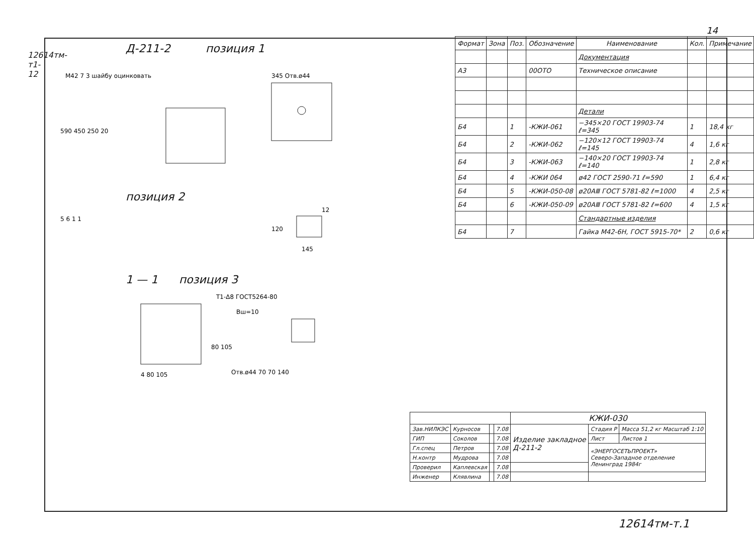12614тм-т1-12
14
Д-211-2 позиция 1
M42 7 3 шайбу оцинковать
345 Отв.ø44
590 450 250 20
позиция 2
120
145
12
5 6 1 1
1 — 1 позиция 3
Т1-Δ8 ГОСТ5264-80
Вш=10
80 105
Отв.ø44 70 70 140
4 80 105
| Формат | Зона | Поз. | Обозначение | Наименование | Кол. | Примечание |
| --- | --- | --- | --- | --- | --- | --- |
| | | | | Документация | | |
| А3 | | | 00ОТО | Техническое описание | | |
| | | | | Детали | | |
| Б4 | | 1 | -КЖИ-061 | −345×20 ГОСТ 19903-74 ℓ=345 | 1 | 18,4 кг |
| Б4 | | 2 | -КЖИ-062 | −120×12 ГОСТ 19903-74 ℓ=145 | 4 | 1,6 кг |
| Б4 | | 3 | -КЖИ-063 | −140×20 ГОСТ 19903-74 ℓ=140 | 1 | 2,8 кг |
| Б4 | | 4 | -КЖИ 064 | ø42 ГОСТ 2590-71 ℓ=590 | 1 | 6,4 кг |
| Б4 | | 5 | -КЖИ-050-08 | ø20АⅢ ГОСТ 5781-82 ℓ=1000 | 4 | 2,5 кг |
| Б4 | | 6 | -КЖИ-050-09 | ø20АⅢ ГОСТ 5781-82 ℓ=600 | 4 | 1,5 кг |
| | | | | Стандартные изделия | | |
| Б4 | | 7 | | Гайка М42-6Н, ГОСТ 5915-70* | 2 | 0,6 кг |
| | | | | КЖИ-030 | | |
| Зав.НИЛКЭС | Курносов | | 7.08 | Изделие закладное Д-211-2 | Стадия Р | Масса 51,2 кг Масштаб 1:10 |
| ГИП | Соколов | | 7.08 | | Лист | Листов 1 |
| Гл.спец | Петров | | 7.08 | | «ЭНЕРГОСЕТЬПРОЕКТ» Северо-Западное отделение Ленинград 1984г | |
| Н.контр | Мудрова | | 7.08 | | | |
| Проверил | Каплевская | | 7.08 | | | |
| Инженер | Клявлина | | 7.08 | | | |
12614тм-т.1